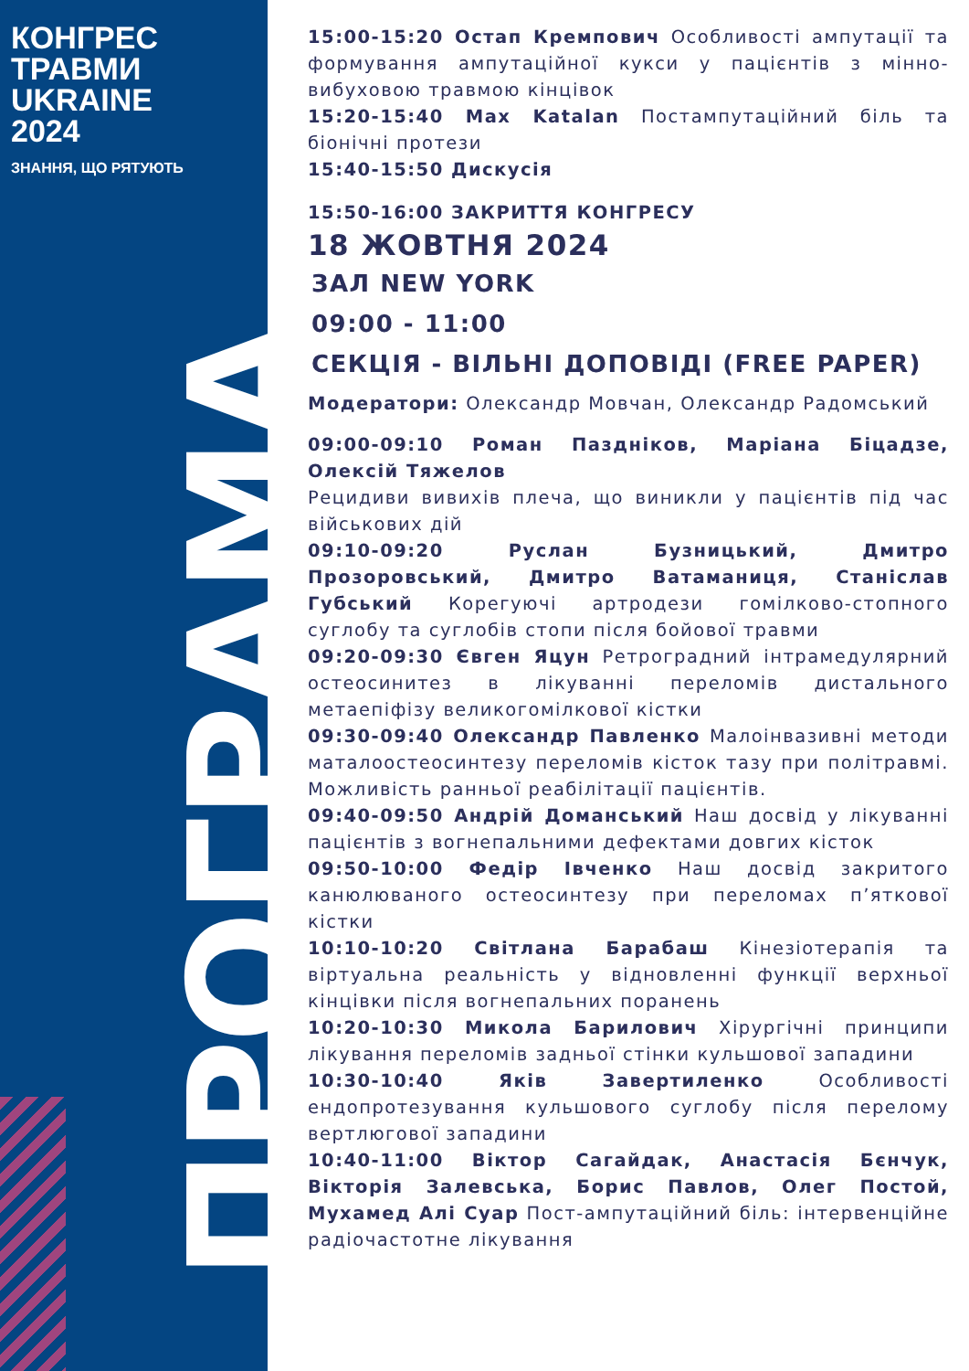КОНГРЕС
ТРАВМИ
UKRAINE
2024
ЗНАННЯ, ЩО РЯТУЮТЬ
ПРОГРАМА
15:00-15:20 Остап Кремпович Особливості ампутації та формування ампутаційної кукси у пацієнтів з мінно-вибуховою травмою кінцівок
15:20-15:40 Max Katalan Постампутаційний біль та біонічні протези
15:40-15:50 Дискусія
15:50-16:00 ЗАКРИТТЯ КОНГРЕСУ
18 ЖОВТНЯ 2024
ЗАЛ NEW YORK
09:00 - 11:00
СЕКЦІЯ - ВІЛЬНІ ДОПОВІДІ (FREE PAPER)
Модератори: Олександр Мовчан, Олександр Радомський
09:00-09:10 Роман Пазднiков, Марiана Бiцадзе, Олексiй Тяжелов
Рецидиви вивихів плеча, що виникли у пацієнтів під час військових дій
09:10-09:20 Руслан Бузницький, Дмитро Прозоровський, Дмитро Ватаманиця, Станіслав Губський Корегуючі артродези гомілково-стопного суглобу та суглобів стопи після бойової травми
09:20-09:30 Євген Яцун Ретроградний інтрамедулярний остеосинитез в лікуванні переломів дистального метаепіфізу великогомілкової кістки
09:30-09:40 Олександр Павленко Малоінвазивні методи маталоостеосинтезу переломів кісток тазу при політравмі. Можливість ранньої реабілітації пацієнтів.
09:40-09:50 Андрій Доманський Наш досвід у лікуванні пацієнтів з вогнепальними дефектами довгих кісток
09:50-10:00 Федір Івченко Наш досвід закритого канюлюваного остеосинтезу при переломах п’яткової кістки
10:10-10:20 Світлана Барабаш Кінезіотерапія та віртуальна реальність у відновленні функції верхньої кінцівки після вогнепальних поранень
10:20-10:30 Микола Барилович Хірургічні принципи лікування переломів задньої стінки кульшової западини
10:30-10:40 Яків Завертиленко Особливості ендопротезування кульшового суглобу після перелому вертлюгової западини
10:40-11:00 Віктор Сагайдак, Анастасія Бєнчук, Вікторія Залевська, Борис Павлов, Олег Постой, Мухамед Алі Суар Пост-ампутаційний біль: інтервенційне радіочастотне лікування